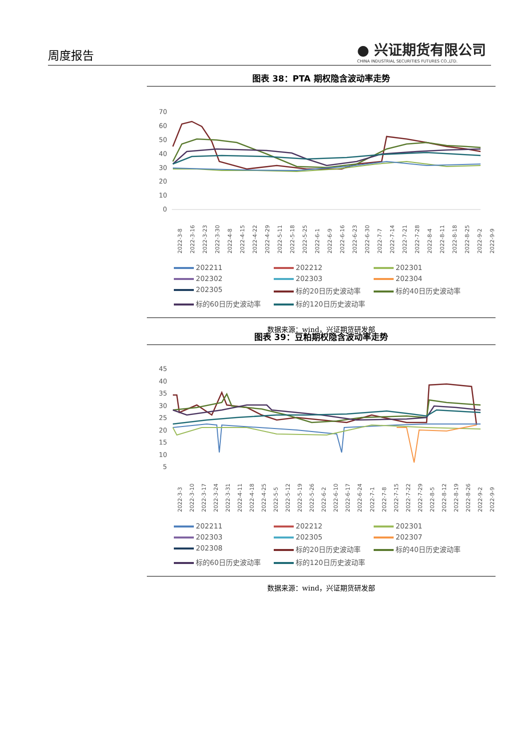周度报告
● 兴证期货有限公司
CHINA INDUSTRIAL SECURITIES FUTURES CO.,LTD.
图表 38：PTA 期权隐含波动率走势
70
60
50
40
30
20
10
0
2022-3-8 2022-3-16 2022-3-23 2022-3-30 2022-4-8 2022-4-15 2022-4-22 2022-4-29 2022-5-11 2022-5-18 2022-5-25 2022-6-1 2022-6-9 2022-6-16 2022-6-23 2022-6-30 2022-7-7 2022-7-14 2022-7-21 2022-7-28 2022-8-4 2022-8-11 2022-8-18 2022-8-25 2022-9-2 2022-9-9
202211 202212 202301 202302 202303 202304 202305 标的20日历史波动率 标的40日历史波动率 标的60日历史波动率 标的120日历史波动率
数据来源：wind，兴证期货研发部
图表 39：豆粕期权隐含波动率走势
45
40
35
30
25
20
15
10
5
2022-3-3 2022-3-10 2022-3-17 2022-3-24 2022-3-31 2022-4-11 2022-4-18 2022-4-25 2022-5-5 2022-5-12 2022-5-19 2022-5-26 2022-6-2 2022-6-10 2022-6-17 2022-6-24 2022-7-1 2022-7-8 2022-7-15 2022-7-22 2022-7-29 2022-8-5 2022-8-12 2022-8-19 2022-8-26 2022-9-2 2022-9-9
202211 202212 202301 202303 202305 202307 202308 标的20日历史波动率 标的40日历史波动率 标的60日历史波动率 标的120日历史波动率
数据来源：wind，兴证期货研发部